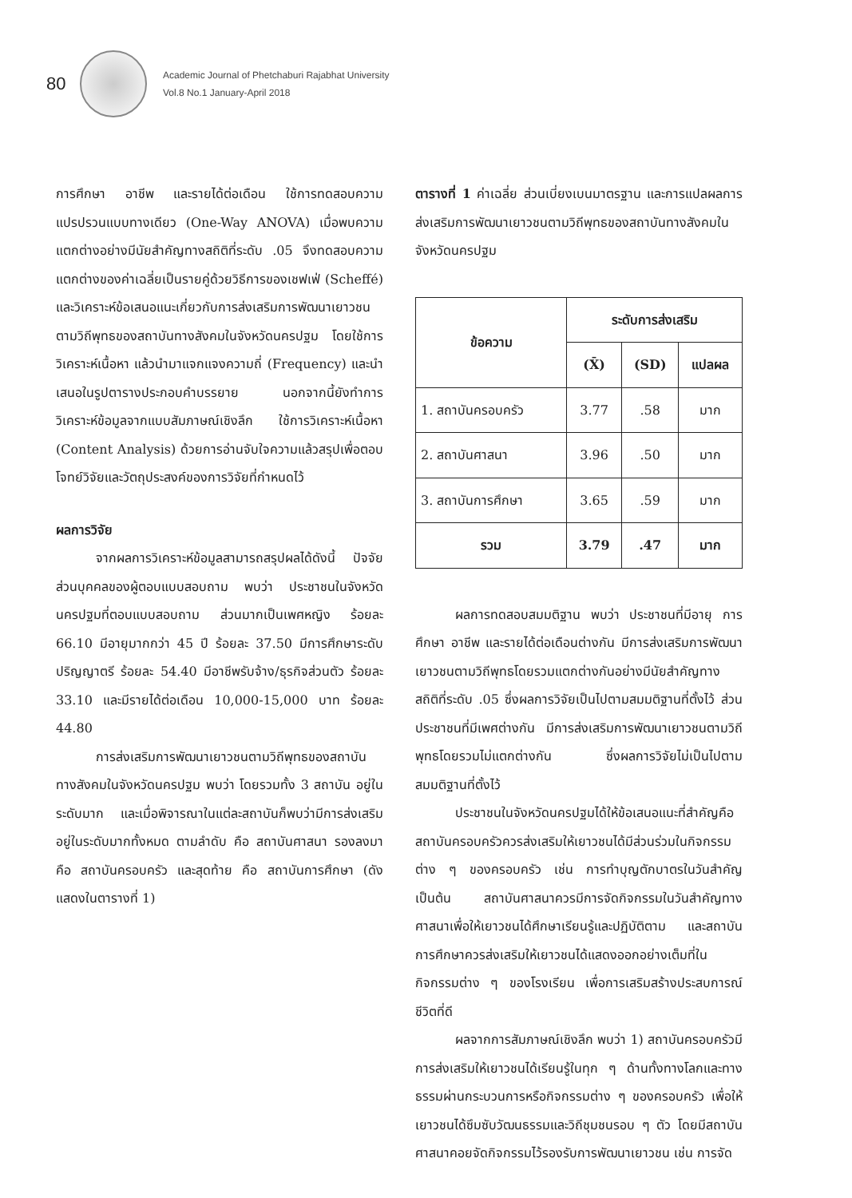80
Academic Journal of Phetchaburi Rajabhat University
Vol.8 No.1 January-April 2018
การศึกษา อาชีพ และรายได้ต่อเดือน ใช้การทดสอบความแปรปรวนแบบทางเดียว (One-Way ANOVA) เมื่อพบความแตกต่างอย่างมีนัยสำคัญทางสถิติที่ระดับ .05 จึงทดสอบความแตกต่างของค่าเฉลี่ยเป็นรายคู่ด้วยวิธีการของเชฟเฟ่ (Scheffé) และวิเคราะห์ข้อเสนอแนะเกี่ยวกับการส่งเสริมการพัฒนาเยาวชนตามวิถีพุทธของสถาบันทางสังคมในจังหวัดนครปฐม โดยใช้การวิเคราะห์เนื้อหา แล้วนำมาแจกแจงความถี่ (Frequency) และนำเสนอในรูปตารางประกอบคำบรรยาย นอกจากนี้ยังทำการวิเคราะห์ข้อมูลจากแบบสัมภาษณ์เชิงลึก ใช้การวิเคราะห์เนื้อหา (Content Analysis) ด้วยการอ่านจับใจความแล้วสรุปเพื่อตอบโจทย์วิจัยและวัตถุประสงค์ของการวิจัยที่กำหนดไว้
ผลการวิจัย
จากผลการวิเคราะห์ข้อมูลสามารถสรุปผลได้ดังนี้ ปัจจัยส่วนบุคคลของผู้ตอบแบบสอบถาม พบว่า ประชาชนในจังหวัดนครปฐมที่ตอบแบบสอบถาม ส่วนมากเป็นเพศหญิง ร้อยละ 66.10 มีอายุมากกว่า 45 ปี ร้อยละ 37.50 มีการศึกษาระดับปริญญาตรี ร้อยละ 54.40 มีอาชีพรับจ้าง/ธุรกิจส่วนตัว ร้อยละ 33.10 และมีรายได้ต่อเดือน 10,000-15,000 บาท ร้อยละ 44.80
การส่งเสริมการพัฒนาเยาวชนตามวิถีพุทธของสถาบันทางสังคมในจังหวัดนครปฐม พบว่า โดยรวมทั้ง 3 สถาบัน อยู่ในระดับมาก และเมื่อพิจารณาในแต่ละสถาบันก็พบว่ามีการส่งเสริมอยู่ในระดับมากทั้งหมด ตามลำดับ คือ สถาบันศาสนา รองลงมา คือ สถาบันครอบครัว และสุดท้าย คือ สถาบันการศึกษา (ดังแสดงในตารางที่ 1)
ตารางที่ 1 ค่าเฉลี่ย ส่วนเบี่ยงเบนมาตรฐาน และการแปลผลการส่งเสริมการพัฒนาเยาวชนตามวิถีพุทธของสถาบันทางสังคมในจังหวัดนครปฐม
| ข้อความ | ระดับการส่งเสริม | | |
| --- | --- | --- | --- |
| | (X̄) | (SD) | แปลผล |
| 1. สถาบันครอบครัว | 3.77 | .58 | มาก |
| 2. สถาบันศาสนา | 3.96 | .50 | มาก |
| 3. สถาบันการศึกษา | 3.65 | .59 | มาก |
| รวม | 3.79 | .47 | มาก |
ผลการทดสอบสมมติฐาน พบว่า ประชาชนที่มีอายุ การศึกษา อาชีพ และรายได้ต่อเดือนต่างกัน มีการส่งเสริมการพัฒนาเยาวชนตามวิถีพุทธโดยรวมแตกต่างกันอย่างมีนัยสำคัญทางสถิติที่ระดับ .05 ซึ่งผลการวิจัยเป็นไปตามสมมติฐานที่ตั้งไว้ ส่วนประชาชนที่มีเพศต่างกัน มีการส่งเสริมการพัฒนาเยาวชนตามวิถีพุทธโดยรวมไม่แตกต่างกัน ซึ่งผลการวิจัยไม่เป็นไปตามสมมติฐานที่ตั้งไว้
ประชาชนในจังหวัดนครปฐมได้ให้ข้อเสนอแนะที่สำคัญคือสถาบันครอบครัวควรส่งเสริมให้เยาวชนได้มีส่วนร่วมในกิจกรรมต่าง ๆ ของครอบครัว เช่น การทำบุญตักบาตรในวันสำคัญ เป็นต้น สถาบันศาสนาควรมีการจัดกิจกรรมในวันสำคัญทางศาสนาเพื่อให้เยาวชนได้ศึกษาเรียนรู้และปฏิบัติตาม และสถาบันการศึกษาควรส่งเสริมให้เยาวชนได้แสดงออกอย่างเต็มที่ในกิจกรรมต่าง ๆ ของโรงเรียน เพื่อการเสริมสร้างประสบการณ์ชีวิตที่ดี
ผลจากการสัมภาษณ์เชิงลึก พบว่า 1) สถาบันครอบครัวมีการส่งเสริมให้เยาวชนได้เรียนรู้ในทุก ๆ ด้านทั้งทางโลกและทางธรรมผ่านกระบวนการหรือกิจกรรมต่าง ๆ ของครอบครัว เพื่อให้เยาวชนได้ซึมซับวัฒนธรรมและวิถีชุมชนรอบ ๆ ตัว โดยมีสถาบันศาสนาคอยจัดกิจกรรมไว้รองรับการพัฒนาเยาวชน เช่น การจัด